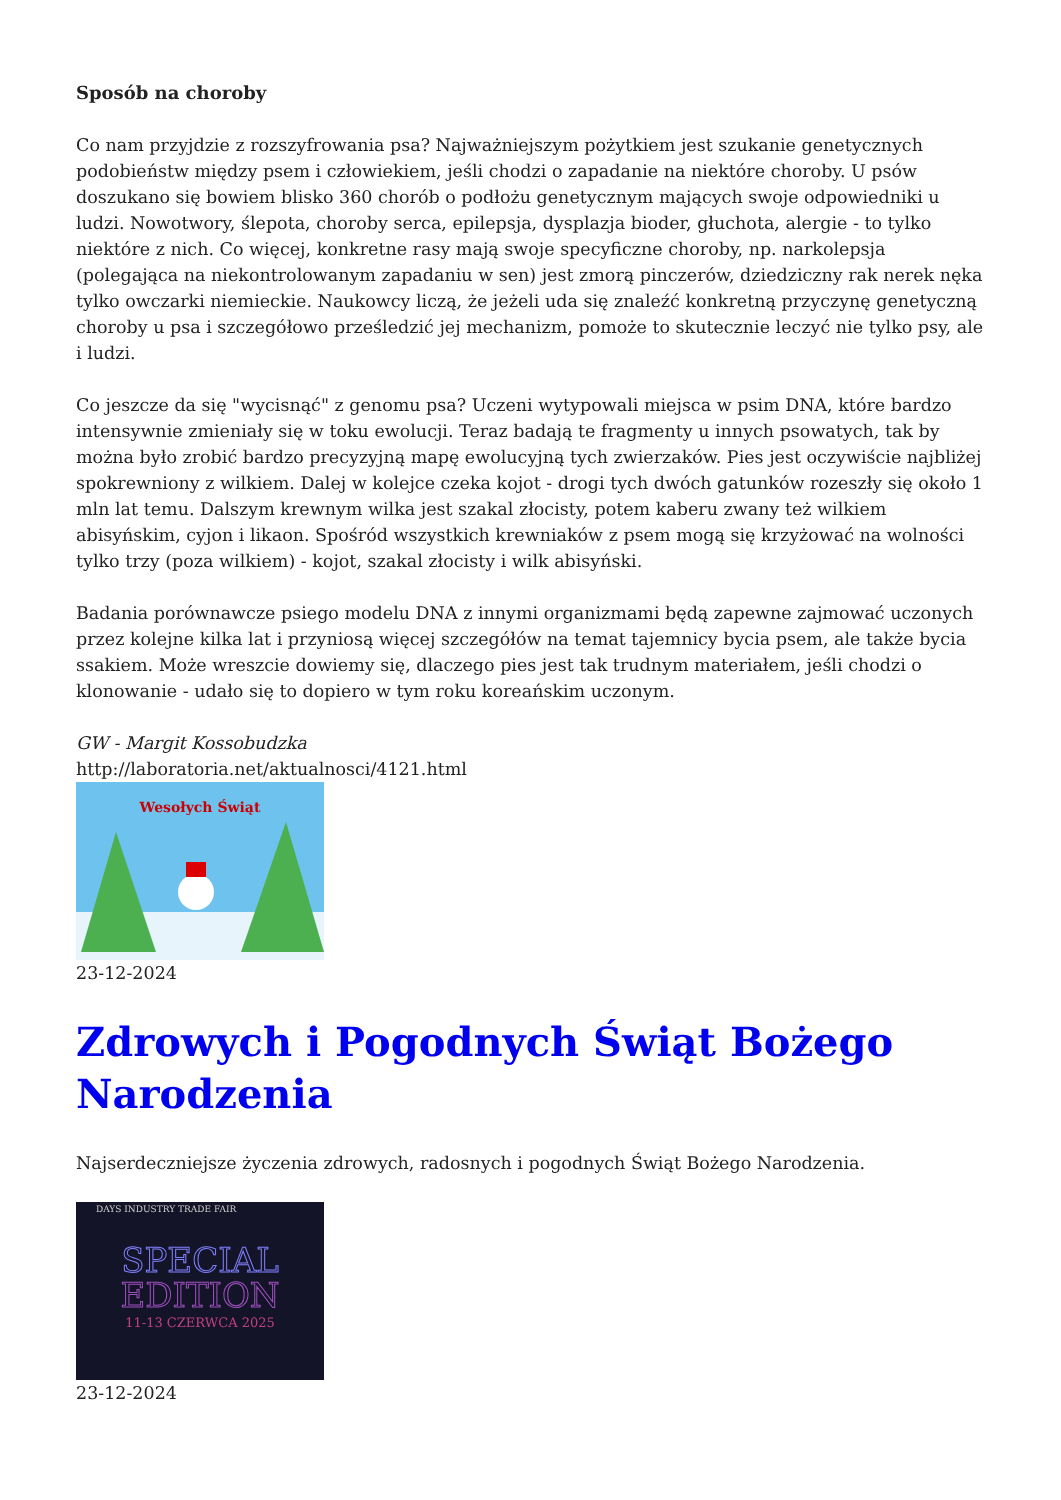Sposób na choroby
Co nam przyjdzie z rozszyfrowania psa? Najważniejszym pożytkiem jest szukanie genetycznych podobieństw między psem i człowiekiem, jeśli chodzi o zapadanie na niektóre choroby. U psów doszukano się bowiem blisko 360 chorób o podłożu genetycznym mających swoje odpowiedniki u ludzi. Nowotwory, ślepota, choroby serca, epilepsja, dysplazja bioder, głuchota, alergie - to tylko niektóre z nich. Co więcej, konkretne rasy mają swoje specyficzne choroby, np. narkolepsja (polegająca na niekontrolowanym zapadaniu w sen) jest zmorą pinczerów, dziedziczny rak nerek nęka tylko owczarki niemieckie. Naukowcy liczą, że jeżeli uda się znaleźć konkretną przyczynę genetyczną choroby u psa i szczegółowo prześledzić jej mechanizm, pomoże to skutecznie leczyć nie tylko psy, ale i ludzi.
Co jeszcze da się "wycisnąć" z genomu psa? Uczeni wytypowali miejsca w psim DNA, które bardzo intensywnie zmieniały się w toku ewolucji. Teraz badają te fragmenty u innych psowatych, tak by można było zrobić bardzo precyzyjną mapę ewolucyjną tych zwierzaków. Pies jest oczywiście najbliżej spokrewniony z wilkiem. Dalej w kolejce czeka kojot - drogi tych dwóch gatunków rozeszły się około 1 mln lat temu. Dalszym krewnym wilka jest szakal złocisty, potem kaberu zwany też wilkiem abisyńskim, cyjon i likaon. Spośród wszystkich krewniaków z psem mogą się krzyżować na wolności tylko trzy (poza wilkiem) - kojot, szakal złocisty i wilk abisyński.
Badania porównawcze psiego modelu DNA z innymi organizmami będą zapewne zajmować uczonych przez kolejne kilka lat i przyniosą więcej szczegółów na temat tajemnicy bycia psem, ale także bycia ssakiem. Może wreszcie dowiemy się, dlaczego pies jest tak trudnym materiałem, jeśli chodzi o klonowanie - udało się to dopiero w tym roku koreańskim uczonym.
GW - Margit Kossobudzka
http://laboratoria.net/aktualnosci/4121.html
Wesołych Świąt
23-12-2024
Zdrowych i Pogodnych Świąt Bożego Narodzenia
Najserdeczniejsze życzenia zdrowych, radosnych i pogodnych Świąt Bożego Narodzenia.
DAYS INDUSTRY TRADE FAIR
SPECIAL
EDITION
11-13 CZERWCA 2025
23-12-2024